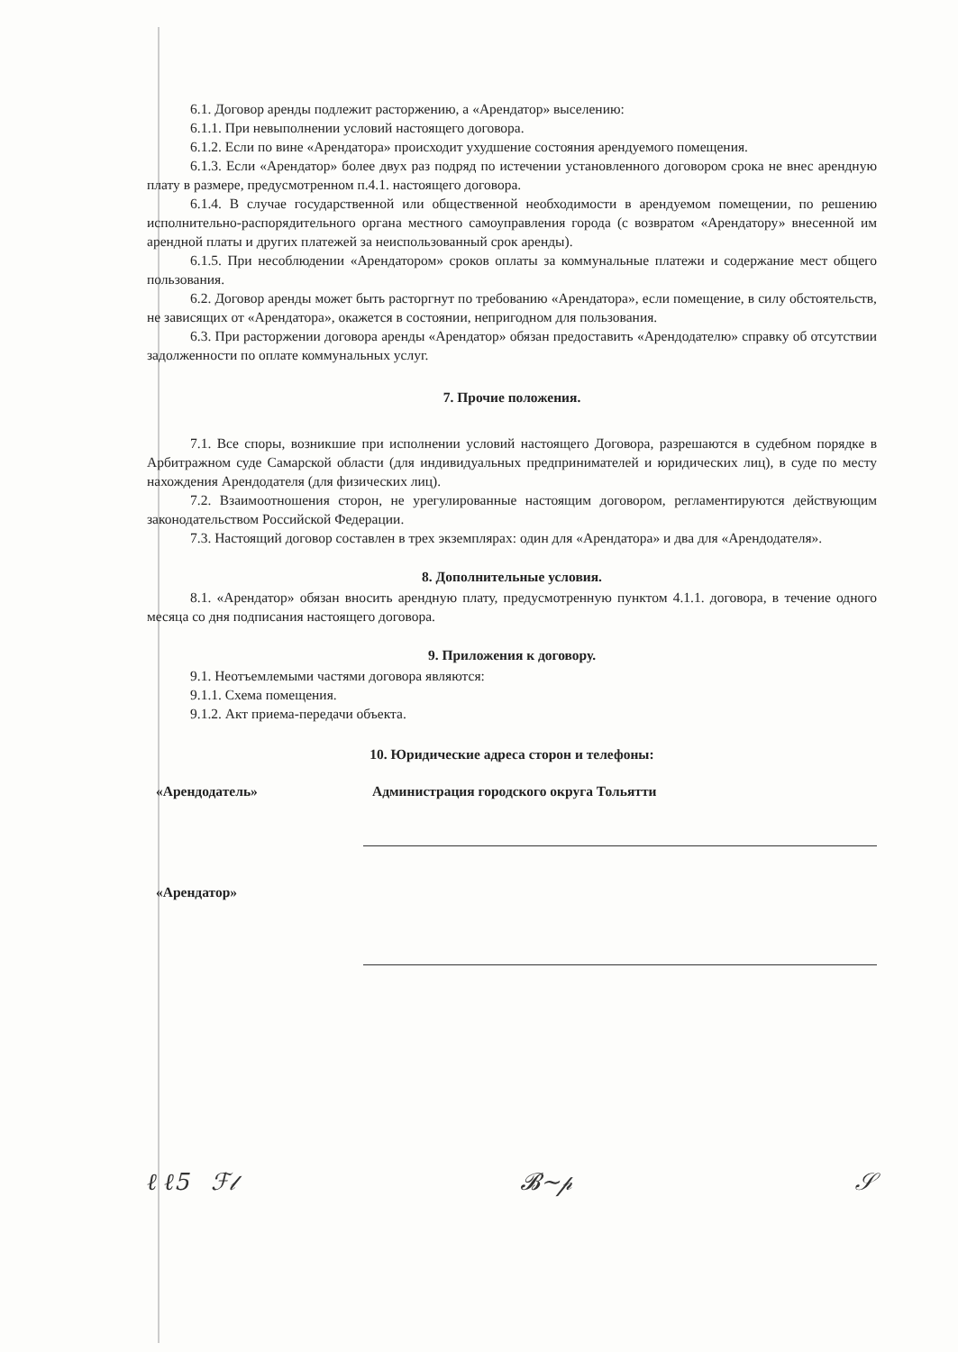6.1. Договор аренды подлежит расторжению, а «Арендатор» выселению:
6.1.1. При невыполнении условий настоящего договора.
6.1.2. Если по вине «Арендатора» происходит ухудшение состояния арендуемого помещения.
6.1.3. Если «Арендатор» более двух раз подряд по истечении установленного договором срока не внес арендную плату в размере, предусмотренном п.4.1. настоящего договора.
6.1.4. В случае государственной или общественной необходимости в арендуемом помещении, по решению исполнительно-распорядительного органа местного самоуправления города (с возвратом «Арендатору» внесенной им арендной платы и других платежей за неиспользованный срок аренды).
6.1.5. При несоблюдении «Арендатором» сроков оплаты за коммунальные платежи и содержание мест общего пользования.
6.2. Договор аренды может быть расторгнут по требованию «Арендатора», если помещение, в силу обстоятельств, не зависящих от «Арендатора», окажется в состоянии, непригодном для пользования.
6.3. При расторжении договора аренды «Арендатор» обязан предоставить «Арендодателю» справку об отсутствии задолженности по оплате коммунальных услуг.
7. Прочие положения.
7.1. Все споры, возникшие при исполнении условий настоящего Договора, разрешаются в судебном порядке в Арбитражном суде Самарской области (для индивидуальных предпринимателей и юридических лиц), в суде по месту нахождения Арендодателя (для физических лиц).
7.2. Взаимоотношения сторон, не урегулированные настоящим договором, регламентируются действующим законодательством Российской Федерации.
7.3. Настоящий договор составлен в трех экземплярах: один для «Арендатора» и два для «Арендодателя».
8. Дополнительные условия.
8.1. «Арендатор» обязан вносить арендную плату, предусмотренную пунктом 4.1.1. договора, в течение одного месяца со дня подписания настоящего договора.
9. Приложения к договору.
9.1. Неотъемлемыми частями договора являются:
9.1.1. Схема помещения.
9.1.2. Акт приема-передачи объекта.
10. Юридические адреса сторон и телефоны:
«Арендодатель» Администрация городского округа Тольятти
«Арендатор»
ℓ ℓ5 ℱ𝓁 𝓑~𝓅 𝒮